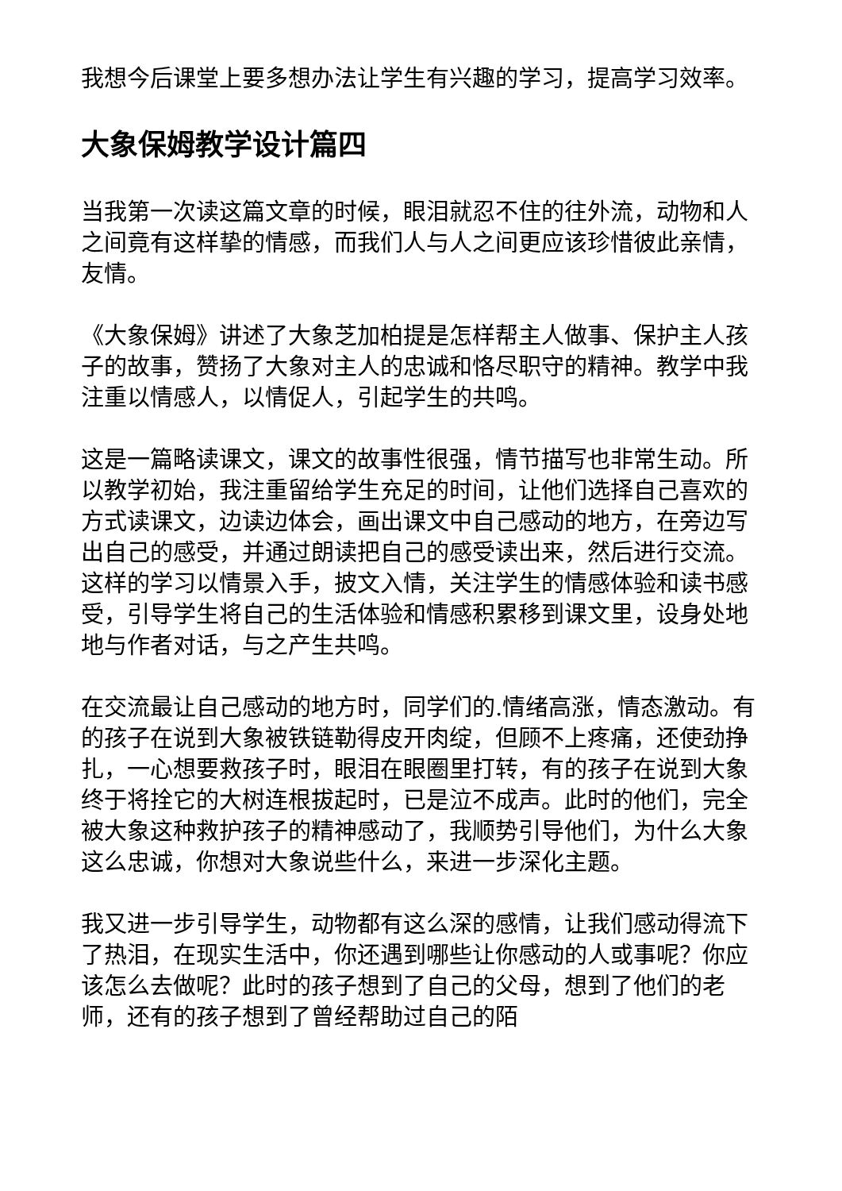我想今后课堂上要多想办法让学生有兴趣的学习，提高学习效率。
大象保姆教学设计篇四
当我第一次读这篇文章的时候，眼泪就忍不住的往外流，动物和人之间竟有这样挚的情感，而我们人与人之间更应该珍惜彼此亲情，友情。
《大象保姆》讲述了大象芝加柏提是怎样帮主人做事、保护主人孩子的故事，赞扬了大象对主人的忠诚和恪尽职守的精神。教学中我注重以情感人，以情促人，引起学生的共鸣。
这是一篇略读课文，课文的故事性很强，情节描写也非常生动。所以教学初始，我注重留给学生充足的时间，让他们选择自己喜欢的方式读课文，边读边体会，画出课文中自己感动的地方，在旁边写出自己的感受，并通过朗读把自己的感受读出来，然后进行交流。这样的学习以情景入手，披文入情，关注学生的情感体验和读书感受，引导学生将自己的生活体验和情感积累移到课文里，设身处地地与作者对话，与之产生共鸣。
在交流最让自己感动的地方时，同学们的.情绪高涨，情态激动。有的孩子在说到大象被铁链勒得皮开肉绽，但顾不上疼痛，还使劲挣扎，一心想要救孩子时，眼泪在眼圈里打转，有的孩子在说到大象终于将拴它的大树连根拔起时，已是泣不成声。此时的他们，完全被大象这种救护孩子的精神感动了，我顺势引导他们，为什么大象这么忠诚，你想对大象说些什么，来进一步深化主题。
我又进一步引导学生，动物都有这么深的感情，让我们感动得流下了热泪，在现实生活中，你还遇到哪些让你感动的人或事呢？你应该怎么去做呢？此时的孩子想到了自己的父母，想到了他们的老师，还有的孩子想到了曾经帮助过自己的陌